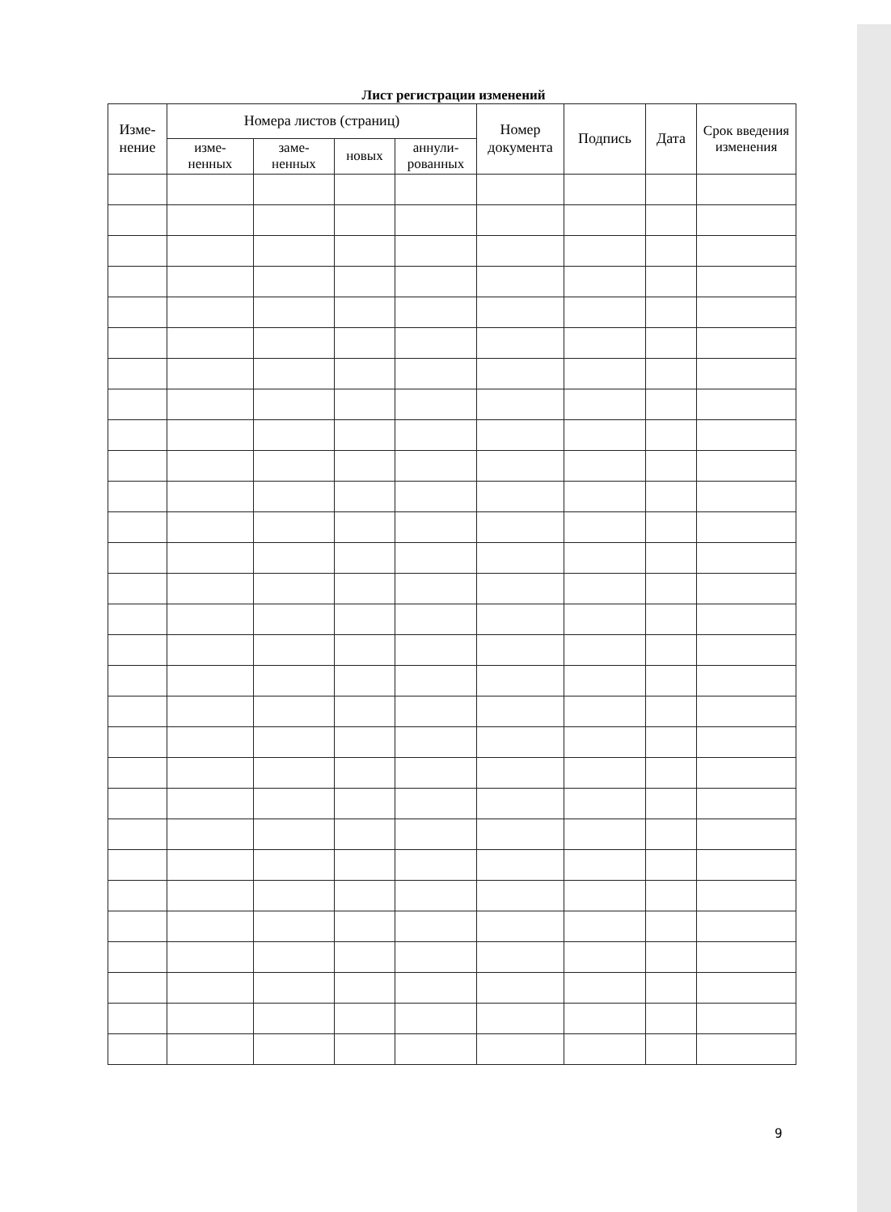Лист регистрации изменений
| Изме- нение | Номера листов (страниц) | | | | Номер документа | Подпись | Дата | Срок введения изменения |
| --- | --- | --- | --- | --- | --- | --- | --- | --- |
| | изме- ненных | заме- ненных | новых | аннули- рованных | | | | |
9